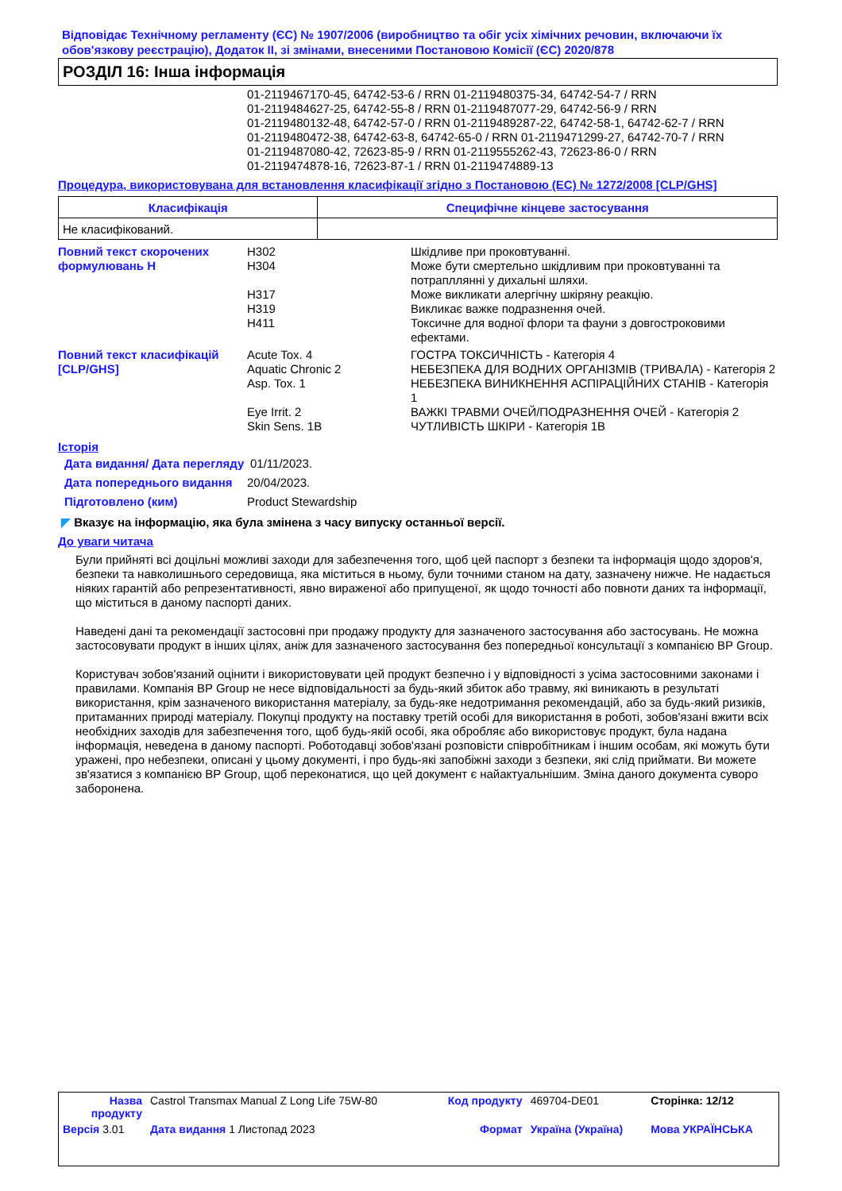Відповідає Технічному регламенту (ЄС) № 1907/2006 (виробництво та обіг усіх хімічних речовин, включаючи їх обов'язкову реєстрацію), Додаток II, зі змінами, внесеними Постановою Комісії (ЄС) 2020/878
РОЗДІЛ 16: Інша інформація
01-2119467170-45, 64742-53-6 / RRN 01-2119480375-34, 64742-54-7 / RRN
01-2119484627-25, 64742-55-8 / RRN 01-2119487077-29, 64742-56-9 / RRN
01-2119480132-48, 64742-57-0 / RRN 01-2119489287-22, 64742-58-1, 64742-62-7 / RRN
01-2119480472-38, 64742-63-8, 64742-65-0 / RRN 01-2119471299-27, 64742-70-7 / RRN
01-2119487080-42, 72623-85-9 / RRN 01-2119555262-43, 72623-86-0 / RRN
01-2119474878-16, 72623-87-1 / RRN 01-2119474889-13
Процедура, використовувана для встановлення класифікації згідно з Постановою (ЕС) № 1272/2008 [CLP/GHS]
| Класифікація | Специфічне кінцеве застосування |
| --- | --- |
| Не класифікований. | |
| Повний текст скорочених формулювань H | H302 | Шкідливе при проковтуванні. |
| | H304 | Може бути смертельно шкідливим при проковтуванні та потрапллянні у дихальні шляхи. |
| | H317 | Може викликати алергічну шкіряну реакцію. |
| | H319 | Викликає важке подразнення очей. |
| | H411 | Токсичне для водної флори та фауни з довгостроковими ефектами. |
| Повний текст класифікацій [CLP/GHS] | Acute Tox. 4 | ГОСТРА ТОКСИЧНІСТЬ - Категорія 4 |
| | Aquatic Chronic 2 | НЕБЕЗПЕКА ДЛЯ ВОДНИХ ОРГАНІЗМІВ (ТРИВАЛА) - Категорія 2 |
| | Asp. Tox. 1 | НЕБЕЗПЕКА ВИНИКНЕННЯ АСПІРАЦІЙНИХ СТАНІВ - Категорія 1 |
| | Eye Irrit. 2 | ВАЖКІ ТРАВМИ ОЧЕЙ/ПОДРАЗНЕННЯ ОЧЕЙ - Категорія 2 |
| | Skin Sens. 1B | ЧУТЛИВІСТЬ ШКІРИ - Категорія 1B |
Історія
| Дата видання/ Дата перегляду | 01/11/2023. |
| Дата попереднього видання | 20/04/2023. |
| Підготовлено (ким) | Product Stewardship |
◤ Вказує на інформацію, яка була змінена з часу випуску останньої версії.
До уваги читача
Були прийняті всі доцільні можливі заходи для забезпечення того, щоб цей паспорт з безпеки та інформація щодо здоров'я, безпеки та навколишнього середовища, яка міститься в ньому, були точними станом на дату, зазначену нижче. Не надається ніяких гарантій або репрезентативності, явно вираженої або припущеної, як щодо точності або повноти даних та інформації, що міститься в даному паспорті даних.
Наведені дані та рекомендації застосовні при продажу продукту для зазначеного застосування або застосувань. Не можна застосовувати продукт в інших цілях, аніж для зазначеного застосування без попередньої консультації з компанією BP Group.
Користувач зобов'язаний оцінити і використовувати цей продукт безпечно і у відповідності з усіма застосовними законами і правилами. Компанія BP Group не несе відповідальності за будь-який збиток або травму, які виникають в результаті використання, крім зазначеного використання матеріалу, за будь-яке недотримання рекомендацій, або за будь-який ризиків, притаманних природі матеріалу. Покупці продукту на поставку третій особі для використання в роботі, зобов'язані вжити всіх необхідних заходів для забезпечення того, щоб будь-якій особі, яка обробляє або використовує продукт, була надана інформація, неведена в даному паспорті. Роботодавці зобов'язані розповісти співробітникам і іншим особам, які можуть бути уражені, про небезпеки, описані у цьому документі, і про будь-які запобіжні заходи з безпеки, які слід приймати. Ви можете зв'язатися з компанією BP Group, щоб переконатися, що цей документ є найактуальнішим. Зміна даного документа суворо заборонена.
| Назва продукту | Castrol Transmax Manual Z Long Life 75W-80 | Код продукту | 469704-DE01 | Сторінка: 12/12 |
| Версія 3.01 | Дата видання 1 Листопад 2023 | Формат | Україна (Україна) | Мова УКРАЇНСЬКА |